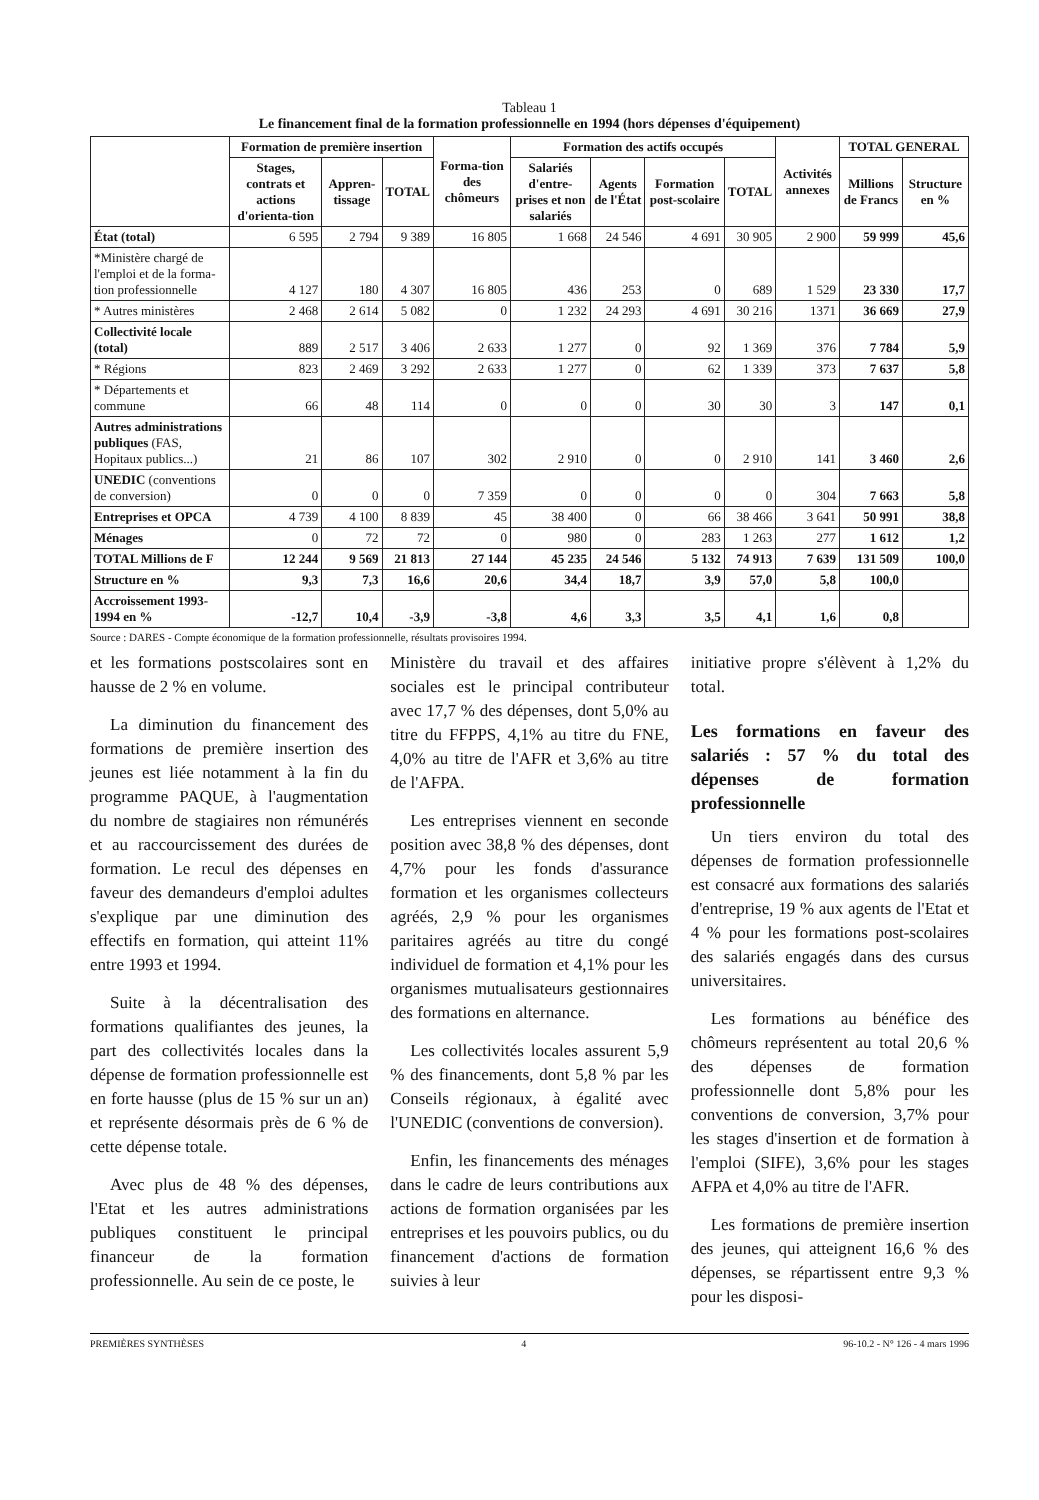Tableau 1
Le financement final de la formation professionnelle en 1994 (hors dépenses d'équipement)
| | Formation de première insertion | | | Forma-tion des chômeurs | Formation des actifs occupés | | | | Activités annexes | TOTAL GENERAL | |
| --- | --- | --- | --- | --- | --- | --- | --- | --- | --- | --- | --- |
| | Stages, contrats et actions d'orienta-tion | Appren-tissage | TOTAL | | Salariés d'entre-prises et non salariés | Agents de l'État | Formation post-scolaire | TOTAL | | Millions de Francs | Structure en % |
| État (total) | 6 595 | 2 794 | 9 389 | 16 805 | 1 668 | 24 546 | 4 691 | 30 905 | 2 900 | 59 999 | 45,6 |
| *Ministère chargé de l'emploi et de la forma-tion professionnelle | 4 127 | 180 | 4 307 | 16 805 | 436 | 253 | 0 | 689 | 1 529 | 23 330 | 17,7 |
| * Autres ministères | 2 468 | 2 614 | 5 082 | 0 | 1 232 | 24 293 | 4 691 | 30 216 | 1371 | 36 669 | 27,9 |
| Collectivité locale (total) | 889 | 2 517 | 3 406 | 2 633 | 1 277 | 0 | 92 | 1 369 | 376 | 7 784 | 5,9 |
| * Régions | 823 | 2 469 | 3 292 | 2 633 | 1 277 | 0 | 62 | 1 339 | 373 | 7 637 | 5,8 |
| * Départements et commune | 66 | 48 | 114 | 0 | 0 | 0 | 30 | 30 | 3 | 147 | 0,1 |
| Autres administrations publiques (FAS, Hopitaux publics...) | 21 | 86 | 107 | 302 | 2 910 | 0 | 0 | 2 910 | 141 | 3 460 | 2,6 |
| UNEDIC (conventions de conversion) | 0 | 0 | 0 | 7 359 | 0 | 0 | 0 | 0 | 304 | 7 663 | 5,8 |
| Entreprises et OPCA | 4 739 | 4 100 | 8 839 | 45 | 38 400 | 0 | 66 | 38 466 | 3 641 | 50 991 | 38,8 |
| Ménages | 0 | 72 | 72 | 0 | 980 | 0 | 283 | 1 263 | 277 | 1 612 | 1,2 |
| TOTAL Millions de F | 12 244 | 9 569 | 21 813 | 27 144 | 45 235 | 24 546 | 5 132 | 74 913 | 7 639 | 131 509 | 100,0 |
| Structure en % | 9,3 | 7,3 | 16,6 | 20,6 | 34,4 | 18,7 | 3,9 | 57,0 | 5,8 | 100,0 | |
| Accroissement 1993-1994 en % | -12,7 | 10,4 | -3,9 | -3,8 | 4,6 | 3,3 | 3,5 | 4,1 | 1,6 | 0,8 | |
Source : DARES - Compte économique de la formation professionnelle, résultats provisoires 1994.
et les formations postscolaires sont en hausse de 2 % en volume.
La diminution du financement des formations de première insertion des jeunes est liée notamment à la fin du programme PAQUE, à l'augmentation du nombre de stagiaires non rémunérés et au raccourcissement des durées de formation. Le recul des dépenses en faveur des demandeurs d'emploi adultes s'explique par une diminution des effectifs en formation, qui atteint 11% entre 1993 et 1994.
Suite à la décentralisation des formations qualifiantes des jeunes, la part des collectivités locales dans la dépense de formation professionnelle est en forte hausse (plus de 15 % sur un an) et représente désormais près de 6 % de cette dépense totale.
Avec plus de 48 % des dépenses, l'Etat et les autres administrations publiques constituent le principal financeur de la formation professionnelle. Au sein de ce poste, le
Ministère du travail et des affaires sociales est le principal contributeur avec 17,7 % des dépenses, dont 5,0% au titre du FFPPS, 4,1% au titre du FNE, 4,0% au titre de l'AFR et 3,6% au titre de l'AFPA.
Les entreprises viennent en seconde position avec 38,8 % des dépenses, dont 4,7% pour les fonds d'assurance formation et les organismes collecteurs agréés, 2,9 % pour les organismes paritaires agréés au titre du congé individuel de formation et 4,1% pour les organismes mutualisateurs gestionnaires des formations en alternance.
Les collectivités locales assurent 5,9 % des financements, dont 5,8 % par les Conseils régionaux, à égalité avec l'UNEDIC (conventions de conversion).
Enfin, les financements des ménages dans le cadre de leurs contributions aux actions de formation organisées par les entreprises et les pouvoirs publics, ou du financement d'actions de formation suivies à leur
initiative propre s'élèvent à 1,2% du total.
Les formations en faveur des salariés : 57 % du total des dépenses de formation professionnelle
Un tiers environ du total des dépenses de formation professionnelle est consacré aux formations des salariés d'entreprise, 19 % aux agents de l'Etat et 4 % pour les formations post-scolaires des salariés engagés dans des cursus universitaires.
Les formations au bénéfice des chômeurs représentent au total 20,6 % des dépenses de formation professionnelle dont 5,8% pour les conventions de conversion, 3,7% pour les stages d'insertion et de formation à l'emploi (SIFE), 3,6% pour les stages AFPA et 4,0% au titre de l'AFR.
Les formations de première insertion des jeunes, qui atteignent 16,6 % des dépenses, se répartissent entre 9,3 % pour les disposi-
PREMIÈRES SYNTHÈSES 4 96-10.2 - N° 126 - 4 mars 1996